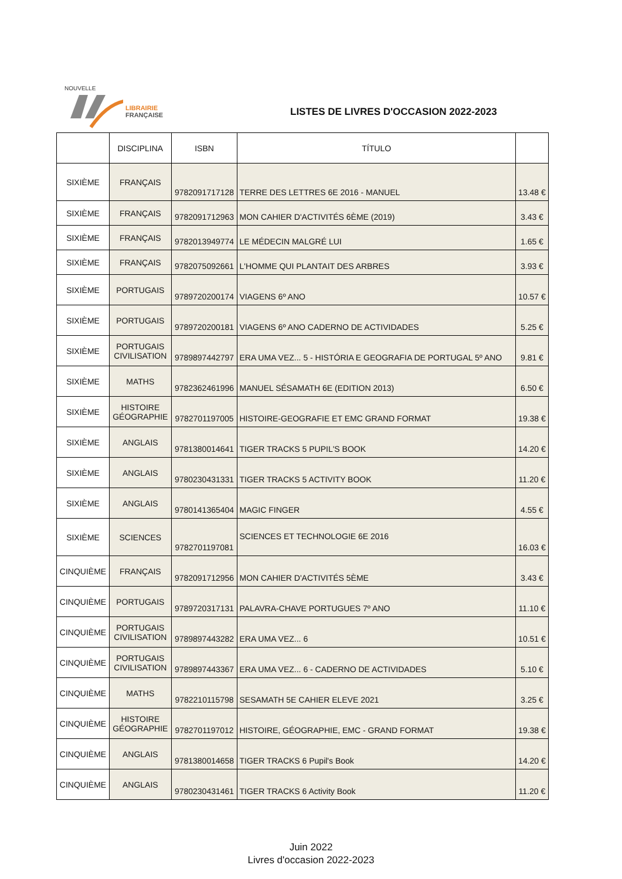NOUVELLE
LIBRAIRIE
FRANÇAISE
LISTES DE LIVRES D'OCCASION 2022-2023
| | DISCIPLINA | ISBN | TÍTULO | |
| --- | --- | --- | --- | --- |
| SIXIÈME | FRANÇAIS | 9782091717128 | TERRE DES LETTRES 6E 2016 - MANUEL | 13.48 € |
| SIXIÈME | FRANÇAIS | 9782091712963 | MON CAHIER D'ACTIVITÉS 6ÈME (2019) | 3.43 € |
| SIXIÈME | FRANÇAIS | 9782013949774 | LE MÉDECIN MALGRÉ LUI | 1.65 € |
| SIXIÈME | FRANÇAIS | 9782075092661 | L'HOMME QUI PLANTAIT DES ARBRES | 3.93 € |
| SIXIÈME | PORTUGAIS | 9789720200174 | VIAGENS 6º ANO | 10.57 € |
| SIXIÈME | PORTUGAIS | 9789720200181 | VIAGENS 6º ANO CADERNO DE ACTIVIDADES | 5.25 € |
| SIXIÈME | PORTUGAIS CIVILISATION | 9789897442797 | ERA UMA VEZ... 5 - HISTÓRIA E GEOGRAFIA DE PORTUGAL 5º ANO | 9.81 € |
| SIXIÈME | MATHS | 9782362461996 | MANUEL SÉSAMATH 6E (EDITION 2013) | 6.50 € |
| SIXIÈME | HISTOIRE GÉOGRAPHIE | 9782701197005 | HISTOIRE-GEOGRAFIE ET EMC GRAND FORMAT | 19.38 € |
| SIXIÈME | ANGLAIS | 9781380014641 | TIGER TRACKS 5 PUPIL'S BOOK | 14.20 € |
| SIXIÈME | ANGLAIS | 9780230431331 | TIGER TRACKS 5 ACTIVITY BOOK | 11.20 € |
| SIXIÈME | ANGLAIS | 9780141365404 | MAGIC FINGER | 4.55 € |
| SIXIÈME | SCIENCES | 9782701197081 | SCIENCES ET TECHNOLOGIE 6E 2016 | 16.03 € |
| CINQUIÈME | FRANÇAIS | 9782091712956 | MON CAHIER D'ACTIVITÉS 5ÈME | 3.43 € |
| CINQUIÈME | PORTUGAIS | 9789720317131 | PALAVRA-CHAVE PORTUGUES 7º ANO | 11.10 € |
| CINQUIÈME | PORTUGAIS CIVILISATION | 9789897443282 | ERA UMA VEZ... 6 | 10.51 € |
| CINQUIÈME | PORTUGAIS CIVILISATION | 9789897443367 | ERA UMA VEZ... 6 - CADERNO DE ACTIVIDADES | 5.10 € |
| CINQUIÈME | MATHS | 9782210115798 | SESAMATH 5E CAHIER ELEVE 2021 | 3.25 € |
| CINQUIÈME | HISTOIRE GÉOGRAPHIE | 9782701197012 | HISTOIRE, GÉOGRAPHIE, EMC - GRAND FORMAT | 19.38 € |
| CINQUIÈME | ANGLAIS | 9781380014658 | TIGER TRACKS 6 Pupil's Book | 14.20 € |
| CINQUIÈME | ANGLAIS | 9780230431461 | TIGER TRACKS 6 Activity Book | 11.20 € |
Juin 2022
Livres d'occasion 2022-2023